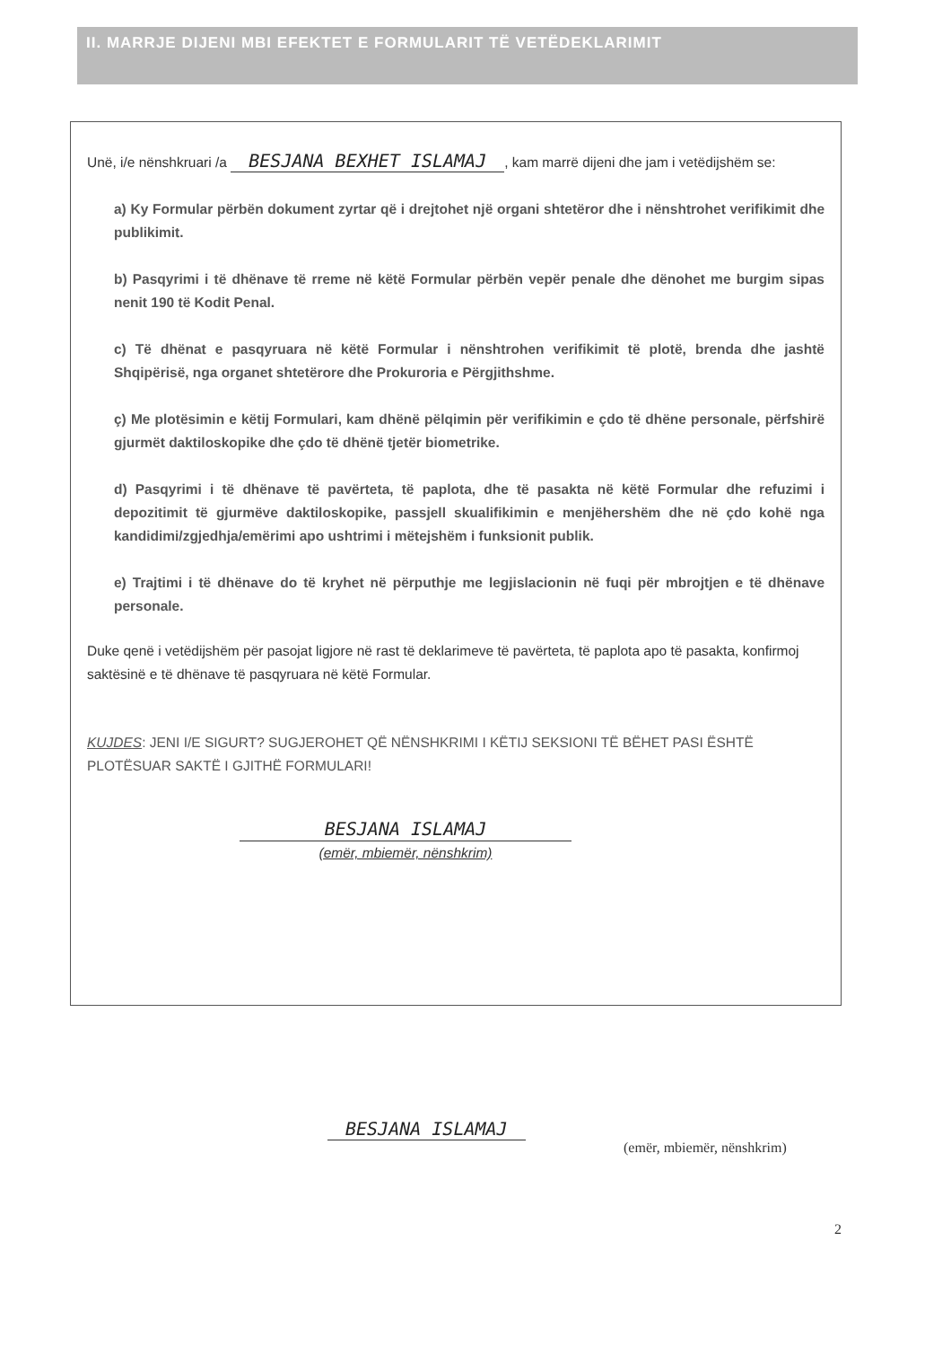II. MARRJE DIJENI MBI EFEKTET E FORMULARIT TË VETËDEKLARIMIT
Unë, i/e nënshkruari /a BESJANA BEXHET ISLAMAJ, kam marrë dijeni dhe jam i vetëdijshëm se:
a) Ky Formular përbën dokument zyrtar që i drejtohet një organi shtetëror dhe i nënshtrohet verifikimit dhe publikimit.
b) Pasqyrimi i të dhënave të rreme në këtë Formular përbën vepër penale dhe dënohet me burgim sipas nenit 190 të Kodit Penal.
c) Të dhënat e pasqyruara në këtë Formular i nënshtrohen verifikimit të plotë, brenda dhe jashtë Shqipërisë, nga organet shtetërore dhe Prokuroria e Përgjithshme.
ç) Me plotësimin e këtij Formulari, kam dhënë pëlqimin për verifikimin e çdo të dhëne personale, përfshirë gjurmët daktiloskopike dhe çdo të dhënë tjetër biometrike.
d) Pasqyrimi i të dhënave të pavërteta, të paplota, dhe të pasakta në këtë Formular dhe refuzimi i depozitimit të gjurmëve daktiloskopike, passjell skualifikimin e menjëhershëm dhe në çdo kohë nga kandidimi/zgjedhja/emërimi apo ushtrimi i mëtejshëm i funksionit publik.
e) Trajtimi i të dhënave do të kryhet në përputhje me legjislacionin në fuqi për mbrojtjen e të dhënave personale.
Duke qenë i vetëdijshëm për pasojat ligjore në rast të deklarimeve të pavërteta, të paplota apo të pasakta, konfirmoj saktësinë e të dhënave të pasqyruara në këtë Formular.
KUJDES: JENI I/E SIGURT? SUGJEROHET QË NËNSHKRIMI I KËTIJ SEKSIONI TË BËHET PASI ËSHTË PLOTËSUAR SAKTË I GJITHË FORMULARI!
BESJANA ISLAMAJ
(emër, mbiemër, nënshkrim)
BESJANA ISLAMAJ
(emër, mbiemër, nënshkrim)
2